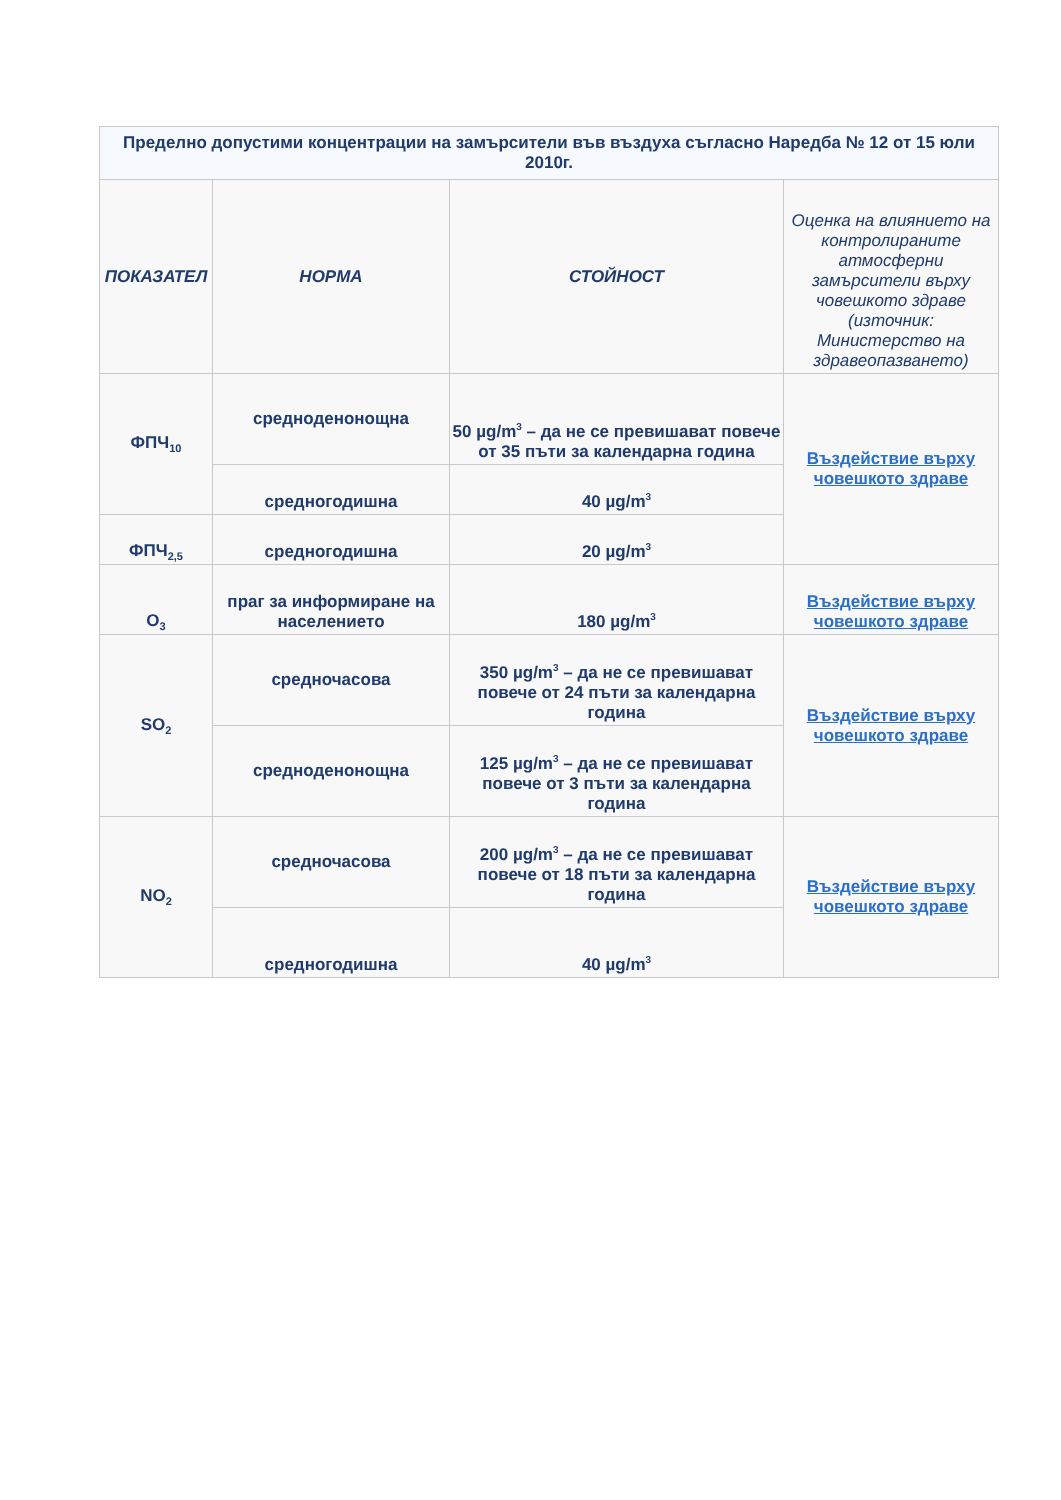| Пределно допустими концентрации на замърсители във въздуха съгласно Наредба № 12 от 15 юли 2010г. | | | |
| --- | --- | --- | --- |
| ПОКАЗАТЕЛ | НОРМА | СТОЙНОСТ | Оценка на влиянието на контролираните атмосферни замърсители върху човешкото здраве (източник: Министерство на здравеопазването) |
| ФПЧ<sub>10</sub> | средноденонощна | 50 µg/m<sup>3</sup> – да не се превишават повече от 35 пъти за календарна година | Въздействие върху човешкото здраве |
| | средногодишна | 40 µg/m<sup>3</sup> | |
| ФПЧ<sub>2,5</sub> | средногодишна | 20 µg/m<sup>3</sup> | |
| O<sub>3</sub> | праг за информиране на населението | 180 µg/m<sup>3</sup> | Въздействие върху човешкото здраве |
| SO<sub>2</sub> | средночасова | 350 µg/m<sup>3</sup> – да не се превишават повече от 24 пъти за календарна година | Въздействие върху човешкото здраве |
| | средноденонощна | 125 µg/m<sup>3</sup> – да не се превишават повече от 3 пъти за календарна година | |
| NO<sub>2</sub> | средночасова | 200 µg/m<sup>3</sup> – да не се превишават повече от 18 пъти за календарна година | Въздействие върху човешкото здраве |
| | средногодишна | 40 µg/m<sup>3</sup> | |